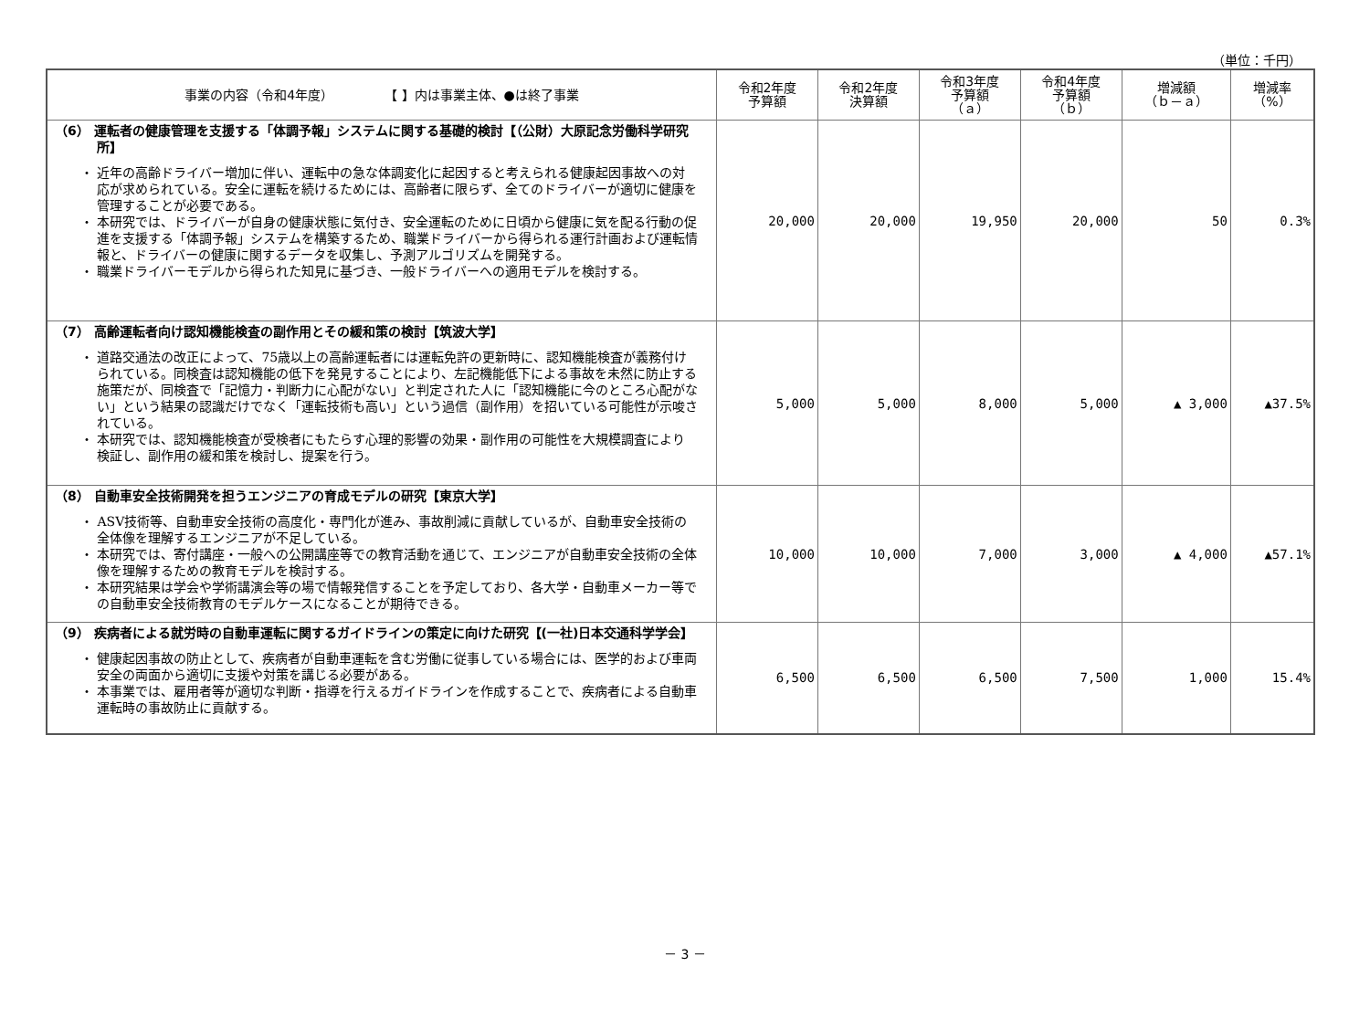（単位：千円）
| 事業の内容（令和4年度） 【 】内は事業主体、●は終了事業 | 令和2年度 予算額 | 令和2年度 決算額 | 令和3年度 予算額 （ａ） | 令和4年度 予算額 （ｂ） | 増減額 （ｂ－ａ） | 増減率 （%） |
| --- | --- | --- | --- | --- | --- | --- |
| （6） 運転者の健康管理を支援する「体調予報」システムに関する基礎的検討【（公財）大原記念労働科学研究所】 ・ 近年の高齢ドライバー増加に伴い、運転中の急な体調変化に起因すると考えられる健康起因事故への対応が求められている。安全に運転を続けるためには、高齢者に限らず、全てのドライバーが適切に健康を管理することが必要である。 ・ 本研究では、ドライバーが自身の健康状態に気付き、安全運転のために日頃から健康に気を配る行動の促進を支援する「体調予報」システムを構築するため、職業ドライバーから得られる運行計画および運転情報と、ドライバーの健康に関するデータを収集し、予測アルゴリズムを開発する。 ・ 職業ドライバーモデルから得られた知見に基づき、一般ドライバーへの適用モデルを検討する。 | 20,000 | 20,000 | 19,950 | 20,000 | 50 | 0.3% |
| （7） 高齢運転者向け認知機能検査の副作用とその緩和策の検討【筑波大学】 ・ 道路交通法の改正によって、75歳以上の高齢運転者には運転免許の更新時に、認知機能検査が義務付けられている。同検査は認知機能の低下を発見することにより、左記機能低下による事故を未然に防止する施策だが、同検査で「記憶力・判断力に心配がない」と判定された人に「認知機能に今のところ心配がない」という結果の認識だけでなく「運転技術も高い」という過信（副作用）を招いている可能性が示唆されている。 ・ 本研究では、認知機能検査が受検者にもたらす心理的影響の効果・副作用の可能性を大規模調査により検証し、副作用の緩和策を検討し、提案を行う。 | 5,000 | 5,000 | 8,000 | 5,000 | ▲ 3,000 | ▲37.5% |
| （8） 自動車安全技術開発を担うエンジニアの育成モデルの研究【東京大学】 ・ ASV技術等、自動車安全技術の高度化・専門化が進み、事故削減に貢献しているが、自動車安全技術の全体像を理解するエンジニアが不足している。 ・ 本研究では、寄付講座・一般への公開講座等での教育活動を通じて、エンジニアが自動車安全技術の全体像を理解するための教育モデルを検討する。 ・ 本研究結果は学会や学術講演会等の場で情報発信することを予定しており、各大学・自動車メーカー等での自動車安全技術教育のモデルケースになることが期待できる。 | 10,000 | 10,000 | 7,000 | 3,000 | ▲ 4,000 | ▲57.1% |
| （9） 疾病者による就労時の自動車運転に関するガイドラインの策定に向けた研究【(一社)日本交通科学学会】 ・ 健康起因事故の防止として、疾病者が自動車運転を含む労働に従事している場合には、医学的および車両安全の両面から適切に支援や対策を講じる必要がある。 ・ 本事業では、雇用者等が適切な判断・指導を行えるガイドラインを作成することで、疾病者による自動車運転時の事故防止に貢献する。 | 6,500 | 6,500 | 6,500 | 7,500 | 1,000 | 15.4% |
－ 3 －